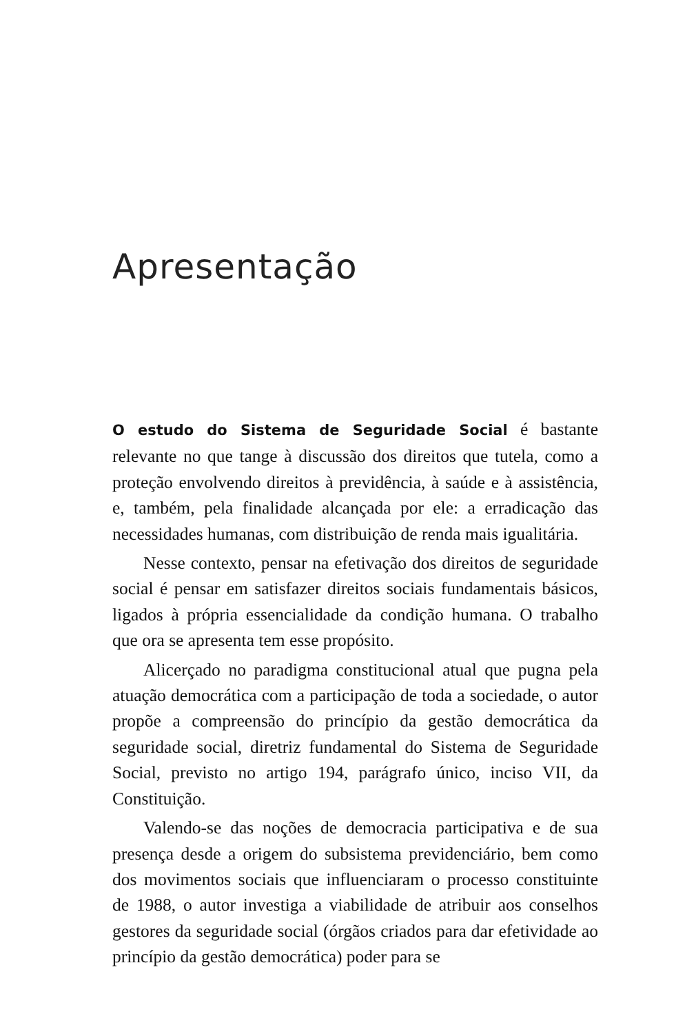Apresentação
O estudo do Sistema de Seguridade Social é bastante relevante no que tange à discussão dos direitos que tutela, como a proteção envolvendo direitos à previdência, à saúde e à assistência, e, também, pela finalidade alcançada por ele: a erradicação das necessidades humanas, com distribuição de renda mais igualitária.
Nesse contexto, pensar na efetivação dos direitos de seguridade social é pensar em satisfazer direitos sociais fundamentais básicos, ligados à própria essencialidade da condição humana. O trabalho que ora se apresenta tem esse propósito.
Alicerçado no paradigma constitucional atual que pugna pela atuação democrática com a participação de toda a sociedade, o autor propõe a compreensão do princípio da gestão democrática da seguridade social, diretriz fundamental do Sistema de Seguridade Social, previsto no artigo 194, parágrafo único, inciso VII, da Constituição.
Valendo-se das noções de democracia participativa e de sua presença desde a origem do subsistema previdenciário, bem como dos movimentos sociais que influenciaram o processo constituinte de 1988, o autor investiga a viabilidade de atribuir aos conselhos gestores da seguridade social (órgãos criados para dar efetividade ao princípio da gestão democrática) poder para se